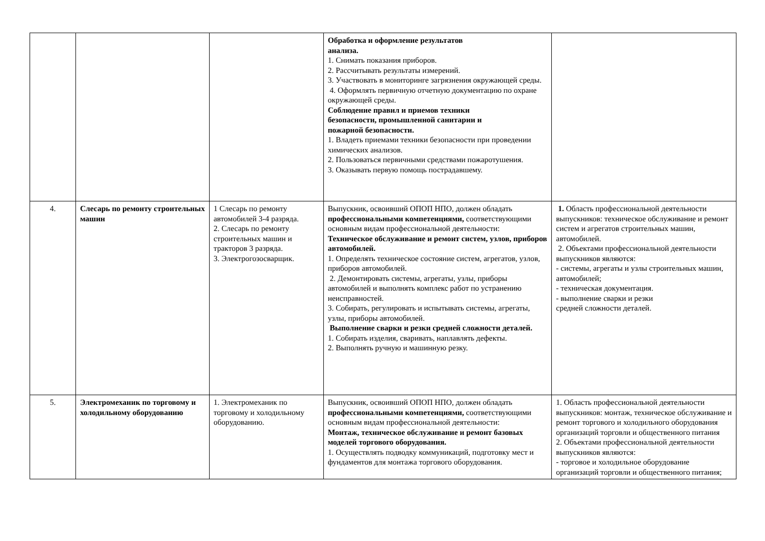| | | | Обработка и оформление результатов анализа. 1. Снимать показания приборов. 2. Рассчитывать результаты измерений. 3. Участвовать в мониторинге загрязнения окружающей среды. 4. Оформлять первичную отчетную документацию по охране окружающей среды. Соблюдение правил и приемов техники безопасности, промышленной санитарии и пожарной безопасности. 1. Владеть приемами техники безопасности при проведении химических анализов. 2. Пользоваться первичными средствами пожаротушения. 3. Оказывать первую помощь пострадавшему. | |
| 4. | Слесарь по ремонту строительных машин | 1 Слесарь по ремонту автомобилей 3-4 разряда. 2. Слесарь по ремонту строительных машин и тракторов 3 разряда. 3. Электрогозосварщик. | Выпускник, освоивший ОПОП НПО, должен обладать профессиональными компетенциями, соответствующими основным видам профессиональной деятельности: Техническое обслуживание и ремонт систем, узлов, приборов автомобилей. 1. Определять техническое состояние систем, агрегатов, узлов, приборов автомобилей. 2. Демонтировать системы, агрегаты, узлы, приборы автомобилей и выполнять комплекс работ по устранению неисправностей. 3. Собирать, регулировать и испытывать системы, агрегаты, узлы, приборы автомобилей. Выполнение сварки и резки средней сложности деталей. 1. Собирать изделия, сваривать, наплавлять дефекты. 2. Выполнять ручную и машинную резку. | 1. Область профессиональной деятельности выпускников: техническое обслуживание и ремонт систем и агрегатов строительных машин, автомобилей. 2. Объектами профессиональной деятельности выпускников являются: - системы, агрегаты и узлы строительных машин, автомобилей; - техническая документация. - выполнение сварки и резки средней сложности деталей. |
| 5. | Электромеханик по торговому и холодильному оборудованию | 1. Электромеханик по торговому и холодильному оборудованию. | Выпускник, освоивший ОПОП НПО, должен обладать профессиональными компетенциями, соответствующими основным видам профессиональной деятельности: Монтаж, техническое обслуживание и ремонт базовых моделей торгового оборудования. 1. Осуществлять подводку коммуникаций, подготовку мест и фундаментов для монтажа торгового оборудования. | 1. Область профессиональной деятельности выпускников: монтаж, техническое обслуживание и ремонт торгового и холодильного оборудования организаций торговли и общественного питания 2. Объектами профессиональной деятельности выпускников являются: - торговое и холодильное оборудование организаций торговли и общественного питания; |